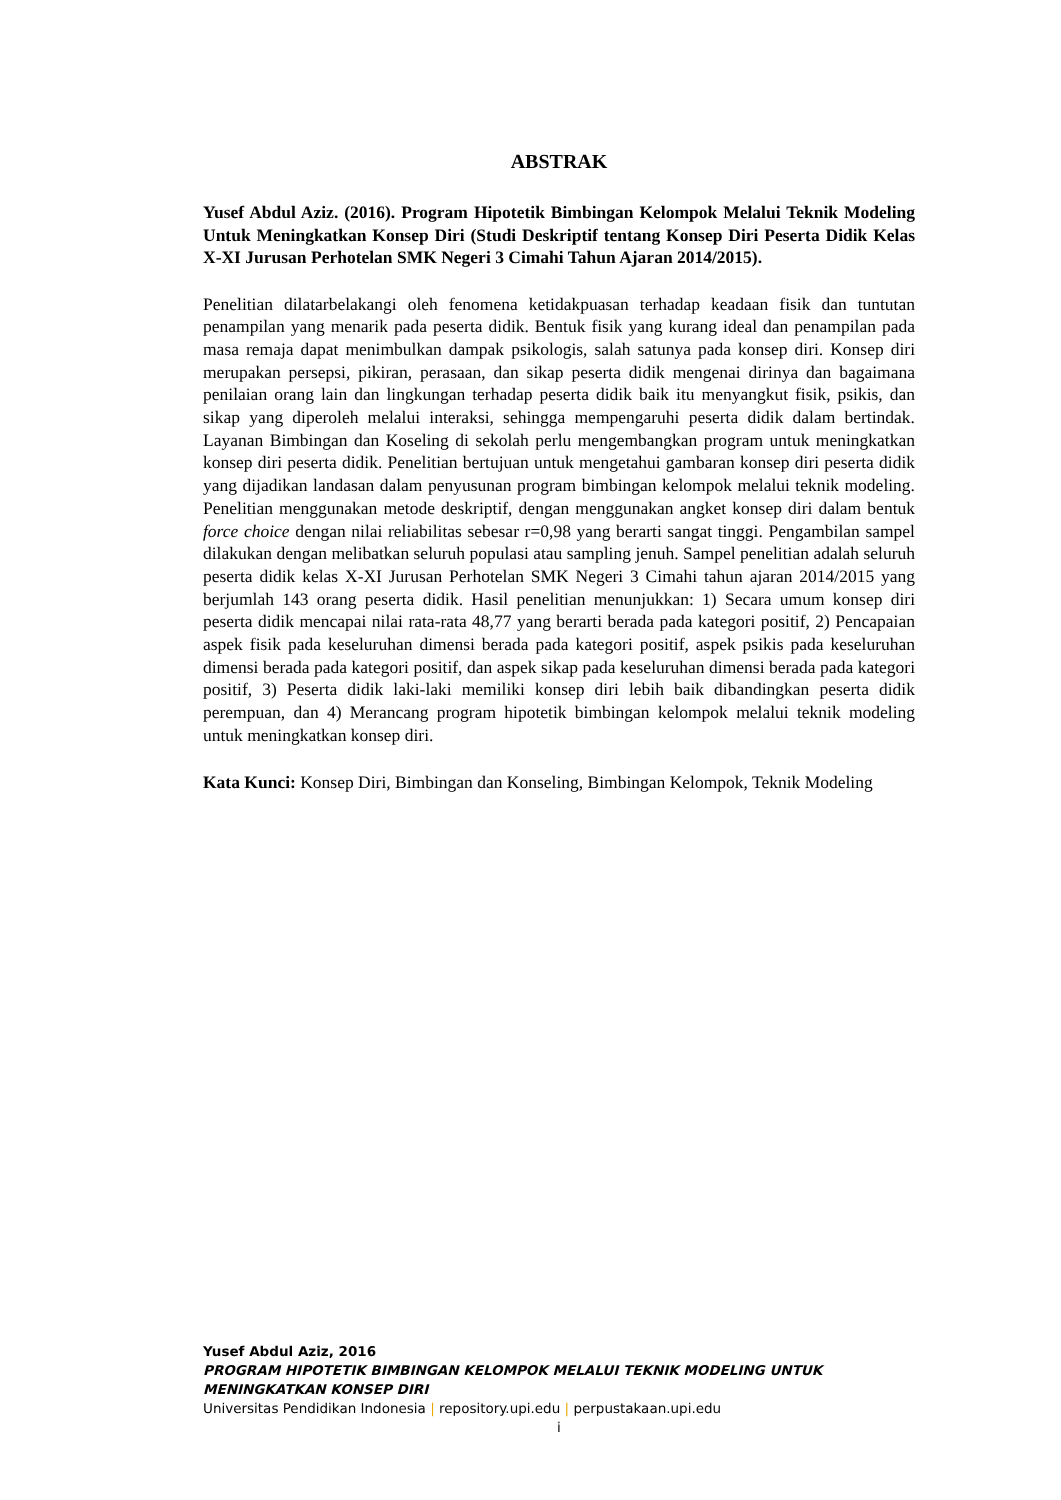ABSTRAK
Yusef Abdul Aziz. (2016). Program Hipotetik Bimbingan Kelompok Melalui Teknik Modeling Untuk Meningkatkan Konsep Diri (Studi Deskriptif tentang Konsep Diri Peserta Didik Kelas X-XI Jurusan Perhotelan SMK Negeri 3 Cimahi Tahun Ajaran 2014/2015).
Penelitian dilatarbelakangi oleh fenomena ketidakpuasan terhadap keadaan fisik dan tuntutan penampilan yang menarik pada peserta didik. Bentuk fisik yang kurang ideal dan penampilan pada masa remaja dapat menimbulkan dampak psikologis, salah satunya pada konsep diri. Konsep diri merupakan persepsi, pikiran, perasaan, dan sikap peserta didik mengenai dirinya dan bagaimana penilaian orang lain dan lingkungan terhadap peserta didik baik itu menyangkut fisik, psikis, dan sikap yang diperoleh melalui interaksi, sehingga mempengaruhi peserta didik dalam bertindak. Layanan Bimbingan dan Koseling di sekolah perlu mengembangkan program untuk meningkatkan konsep diri peserta didik. Penelitian bertujuan untuk mengetahui gambaran konsep diri peserta didik yang dijadikan landasan dalam penyusunan program bimbingan kelompok melalui teknik modeling. Penelitian menggunakan metode deskriptif, dengan menggunakan angket konsep diri dalam bentuk force choice dengan nilai reliabilitas sebesar r=0,98 yang berarti sangat tinggi. Pengambilan sampel dilakukan dengan melibatkan seluruh populasi atau sampling jenuh. Sampel penelitian adalah seluruh peserta didik kelas X-XI Jurusan Perhotelan SMK Negeri 3 Cimahi tahun ajaran 2014/2015 yang berjumlah 143 orang peserta didik. Hasil penelitian menunjukkan: 1) Secara umum konsep diri peserta didik mencapai nilai rata-rata 48,77 yang berarti berada pada kategori positif, 2) Pencapaian aspek fisik pada keseluruhan dimensi berada pada kategori positif, aspek psikis pada keseluruhan dimensi berada pada kategori positif, dan aspek sikap pada keseluruhan dimensi berada pada kategori positif, 3) Peserta didik laki-laki memiliki konsep diri lebih baik dibandingkan peserta didik perempuan, dan 4) Merancang program hipotetik bimbingan kelompok melalui teknik modeling untuk meningkatkan konsep diri.
Kata Kunci: Konsep Diri, Bimbingan dan Konseling, Bimbingan Kelompok, Teknik Modeling
Yusef Abdul Aziz, 2016
PROGRAM HIPOTETIK BIMBINGAN KELOMPOK MELALUI TEKNIK MODELING UNTUK MENINGKATKAN KONSEP DIRI
Universitas Pendidikan Indonesia | repository.upi.edu | perpustakaan.upi.edu
i